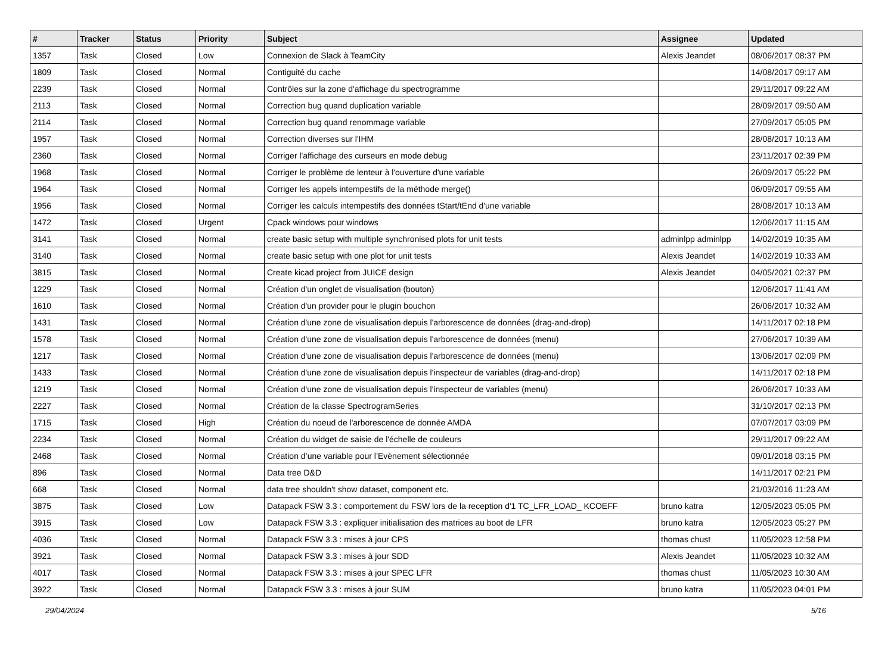| # | Tracker | Status | Priority | Subject | Assignee | Updated |
| --- | --- | --- | --- | --- | --- | --- |
| 1357 | Task | Closed | Low | Connexion de Slack à TeamCity | Alexis Jeandet | 08/06/2017 08:37 PM |
| 1809 | Task | Closed | Normal | Contiguité du cache | | 14/08/2017 09:17 AM |
| 2239 | Task | Closed | Normal | Contrôles sur la zone d'affichage du spectrogramme | | 29/11/2017 09:22 AM |
| 2113 | Task | Closed | Normal | Correction bug quand duplication variable | | 28/09/2017 09:50 AM |
| 2114 | Task | Closed | Normal | Correction bug quand renommage variable | | 27/09/2017 05:05 PM |
| 1957 | Task | Closed | Normal | Correction diverses sur l'IHM | | 28/08/2017 10:13 AM |
| 2360 | Task | Closed | Normal | Corriger l'affichage des curseurs en mode debug | | 23/11/2017 02:39 PM |
| 1968 | Task | Closed | Normal | Corriger le problème de lenteur à l'ouverture d'une variable | | 26/09/2017 05:22 PM |
| 1964 | Task | Closed | Normal | Corriger les appels intempestifs de la méthode merge() | | 06/09/2017 09:55 AM |
| 1956 | Task | Closed | Normal | Corriger les calculs intempestifs des données tStart/tEnd d'une variable | | 28/08/2017 10:13 AM |
| 1472 | Task | Closed | Urgent | Cpack windows pour windows | | 12/06/2017 11:15 AM |
| 3141 | Task | Closed | Normal | create basic setup with multiple synchronised plots for unit tests | adminlpp adminlpp | 14/02/2019 10:35 AM |
| 3140 | Task | Closed | Normal | create basic setup with one plot for unit tests | Alexis Jeandet | 14/02/2019 10:33 AM |
| 3815 | Task | Closed | Normal | Create kicad project from JUICE design | Alexis Jeandet | 04/05/2021 02:37 PM |
| 1229 | Task | Closed | Normal | Création d'un onglet de visualisation (bouton) | | 12/06/2017 11:41 AM |
| 1610 | Task | Closed | Normal | Création d'un provider pour le plugin bouchon | | 26/06/2017 10:32 AM |
| 1431 | Task | Closed | Normal | Création d'une zone de visualisation depuis l'arborescence de données (drag-and-drop) | | 14/11/2017 02:18 PM |
| 1578 | Task | Closed | Normal | Création d'une zone de visualisation depuis l'arborescence de données (menu) | | 27/06/2017 10:39 AM |
| 1217 | Task | Closed | Normal | Création d'une zone de visualisation depuis l'arborescence de données (menu) | | 13/06/2017 02:09 PM |
| 1433 | Task | Closed | Normal | Création d'une zone de visualisation depuis l'inspecteur de variables (drag-and-drop) | | 14/11/2017 02:18 PM |
| 1219 | Task | Closed | Normal | Création d'une zone de visualisation depuis l'inspecteur de variables (menu) | | 26/06/2017 10:33 AM |
| 2227 | Task | Closed | Normal | Création de la classe SpectrogramSeries | | 31/10/2017 02:13 PM |
| 1715 | Task | Closed | High | Création du noeud de l'arborescence de donnée AMDA | | 07/07/2017 03:09 PM |
| 2234 | Task | Closed | Normal | Création du widget de saisie de l'échelle de couleurs | | 29/11/2017 09:22 AM |
| 2468 | Task | Closed | Normal | Création d’une variable pour l’Evènement sélectionnée | | 09/01/2018 03:15 PM |
| 896 | Task | Closed | Normal | Data tree D&D | | 14/11/2017 02:21 PM |
| 668 | Task | Closed | Normal | data tree shouldn't show dataset, component etc. | | 21/03/2016 11:23 AM |
| 3875 | Task | Closed | Low | Datapack FSW 3.3 : comportement du FSW lors de la reception d'1 TC_LFR_LOAD_ KCOEFF | bruno katra | 12/05/2023 05:05 PM |
| 3915 | Task | Closed | Low | Datapack FSW 3.3 : expliquer initialisation des matrices au boot de LFR | bruno katra | 12/05/2023 05:27 PM |
| 4036 | Task | Closed | Normal | Datapack FSW 3.3 : mises à jour CPS | thomas chust | 11/05/2023 12:58 PM |
| 3921 | Task | Closed | Normal | Datapack FSW 3.3 : mises à jour SDD | Alexis Jeandet | 11/05/2023 10:32 AM |
| 4017 | Task | Closed | Normal | Datapack FSW 3.3 : mises à jour SPEC LFR | thomas chust | 11/05/2023 10:30 AM |
| 3922 | Task | Closed | Normal | Datapack FSW 3.3 : mises à jour SUM | bruno katra | 11/05/2023 04:01 PM |
29/04/2024 5/16